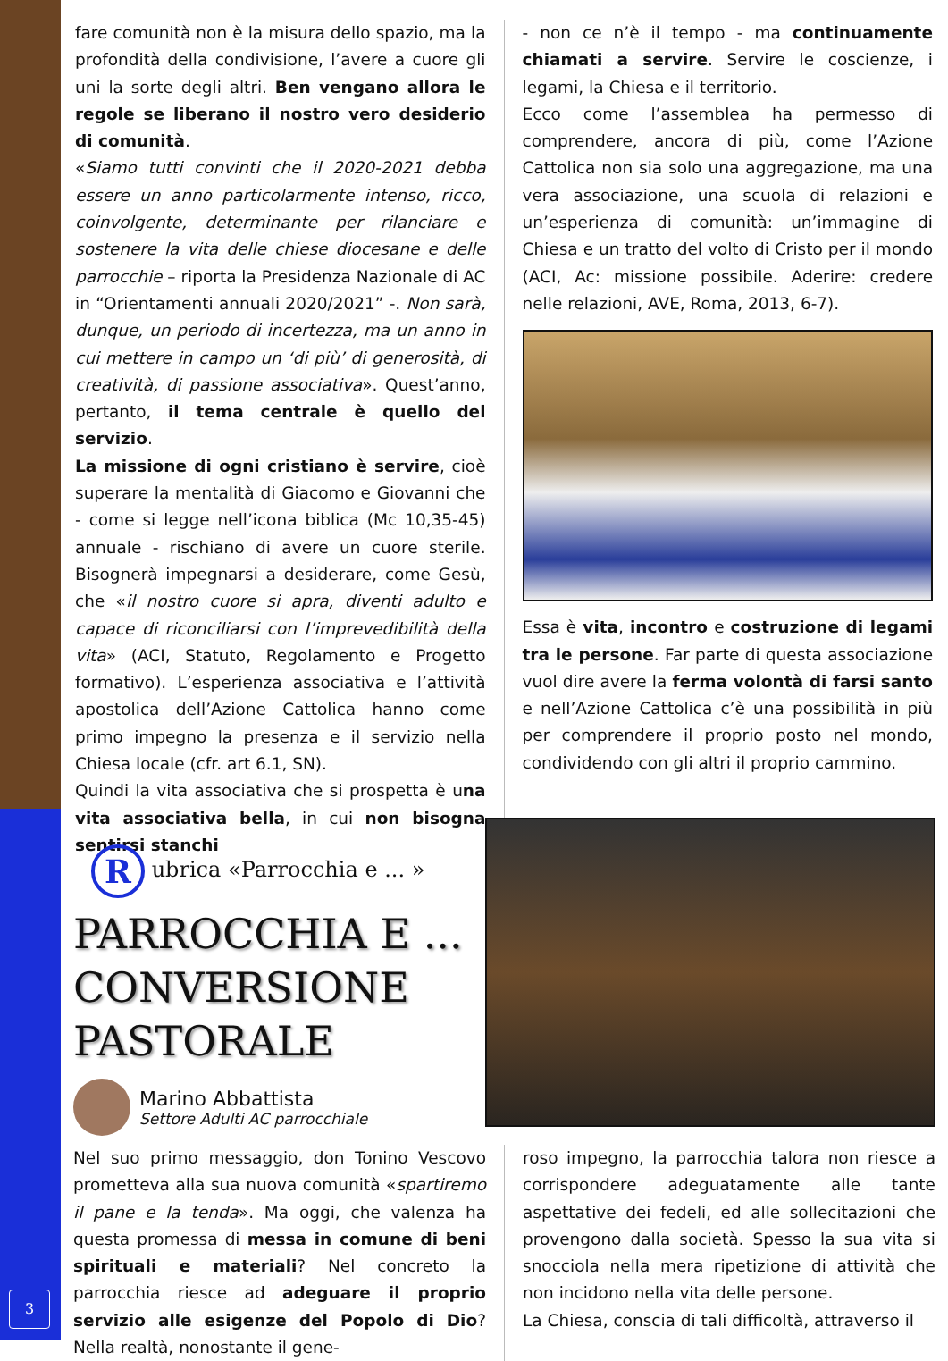fare comunità non è la misura dello spazio, ma la profondità della condivisione, l’avere a cuore gli uni la sorte degli altri. Ben vengano allora le regole se liberano il nostro vero desiderio di comunità.
«Siamo tutti convinti che il 2020-2021 debba essere un anno particolarmente intenso, ricco, coinvolgente, determinante per rilanciare e sostenere la vita delle chiese diocesane e delle parrocchie – riporta la Presidenza Nazionale di AC in “Orientamenti annuali 2020/2021” -. Non sarà, dunque, un periodo di incertezza, ma un anno in cui mettere in campo un ‘di più’ di generosità, di creatività, di passione associativa». Quest’anno, pertanto, il tema centrale è quello del servizio.
La missione di ogni cristiano è servire, cioè superare la mentalità di Giacomo e Giovanni che - come si legge nell’icona biblica (Mc 10,35-45) annuale - rischiano di avere un cuore sterile. Bisognerà impegnarsi a desiderare, come Gesù, che «il nostro cuore si apra, diventi adulto e capace di riconciliarsi con l’imprevedibilità della vita» (ACI, Statuto, Regolamento e Progetto formativo). L’esperienza associativa e l’attività apostolica dell’Azione Cattolica hanno come primo impegno la presenza e il servizio nella Chiesa locale (cfr. art 6.1, SN).
Quindi la vita associativa che si prospetta è una vita associativa bella, in cui non bisogna sentirsi stanchi
- non ce n’è il tempo - ma continuamente chiamati a servire. Servire le coscienze, i legami, la Chiesa e il territorio.
Ecco come l’assemblea ha permesso di comprendere, ancora di più, come l’Azione Cattolica non sia solo una aggregazione, ma una vera associazione, una scuola di relazioni e un’esperienza di comunità: un’immagine di Chiesa e un tratto del volto di Cristo per il mondo (ACI, Ac: missione possibile. Aderire: credere nelle relazioni, AVE, Roma, 2013, 6-7).
Essa è vita, incontro e costruzione di legami tra le persone. Far parte di questa associazione vuol dire avere la ferma volontà di farsi santo e nell’Azione Cattolica c’è una possibilità in più per comprendere il proprio posto nel mondo, condividendo con gli altri il proprio cammino.
R ubrica «Parrocchia e ... »
PARROCCHIA E ...
CONVERSIONE
PASTORALE
Marino Abbattista
Settore Adulti AC parrocchiale
Nel suo primo messaggio, don Tonino Vescovo prometteva alla sua nuova comunità «spartiremo il pane e la tenda». Ma oggi, che valenza ha questa promessa di messa in comune di beni spirituali e materiali? Nel concreto la parrocchia riesce ad adeguare il proprio servizio alle esigenze del Popolo di Dio? Nella realtà, nonostante il gene-
roso impegno, la parrocchia talora non riesce a corrispondere adeguatamente alle tante aspettative dei fedeli, ed alle sollecitazioni che provengono dalla società. Spesso la sua vita si snocciola nella mera ripetizione di attività che non incidono nella vita delle persone.
La Chiesa, conscia di tali difficoltà, attraverso il
3